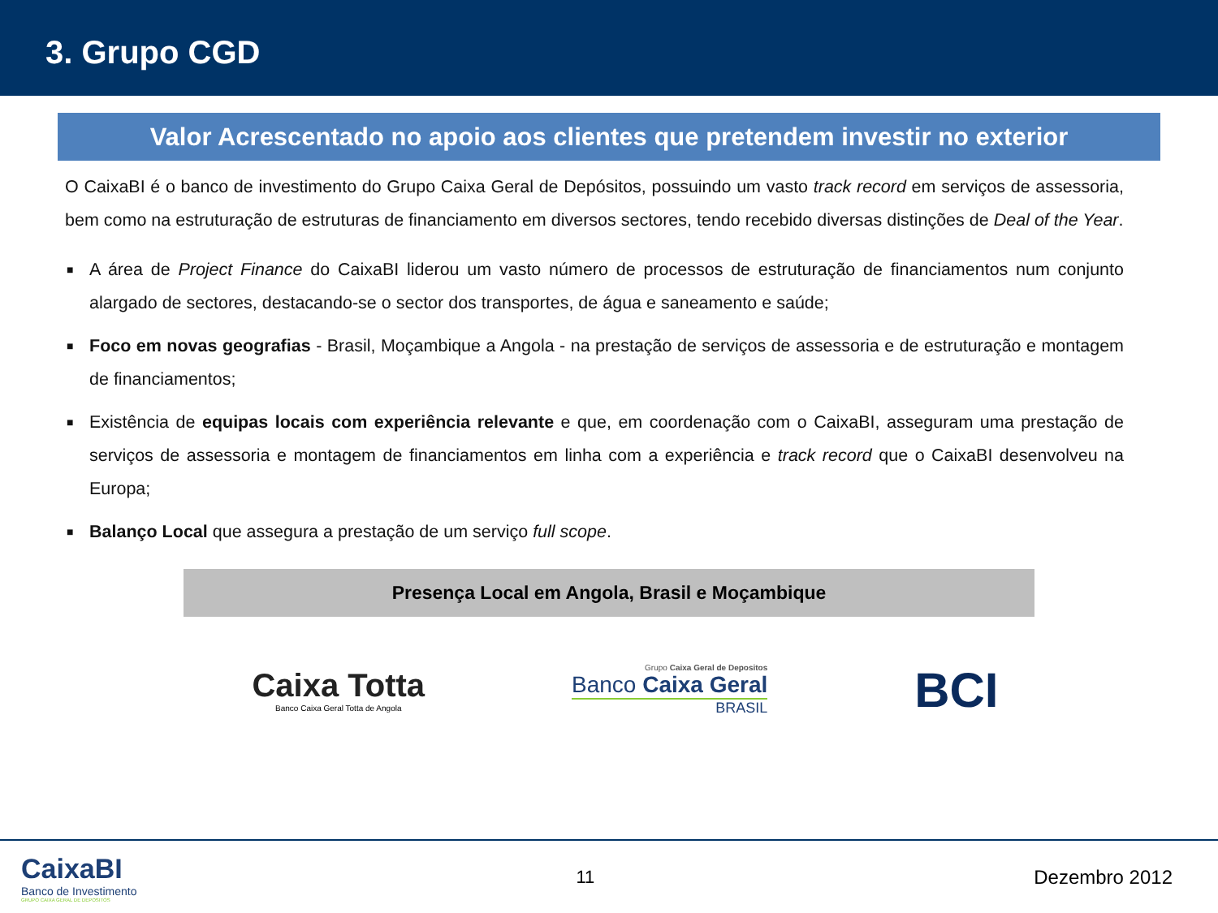3. Grupo CGD
Valor Acrescentado no apoio aos clientes que pretendem investir no exterior
O CaixaBI é o banco de investimento do Grupo Caixa Geral de Depósitos, possuindo um vasto track record em serviços de assessoria, bem como na estruturação de estruturas de financiamento em diversos sectores, tendo recebido diversas distinções de Deal of the Year.
■ A área de Project Finance do CaixaBI liderou um vasto número de processos de estruturação de financiamentos num conjunto alargado de sectores, destacando-se o sector dos transportes, de água e saneamento e saúde;
■ Foco em novas geografias - Brasil, Moçambique a Angola - na prestação de serviços de assessoria e de estruturação e montagem de financiamentos;
■ Existência de equipas locais com experiência relevante e que, em coordenação com o CaixaBI, asseguram uma prestação de serviços de assessoria e montagem de financiamentos em linha com a experiência e track record que o CaixaBI desenvolveu na Europa;
■ Balanço Local que assegura a prestação de um serviço full scope.
Presença Local em Angola, Brasil e Moçambique
Caixa Totta
Banco Caixa Geral Totta de Angola
Grupo Caixa Geral de Depositos
Banco Caixa Geral
BRASIL
BCI
CaixaBI
Banco de Investimento
GRUPO CAIXA GERAL DE DEPOSITOS
11 Dezembro 2012